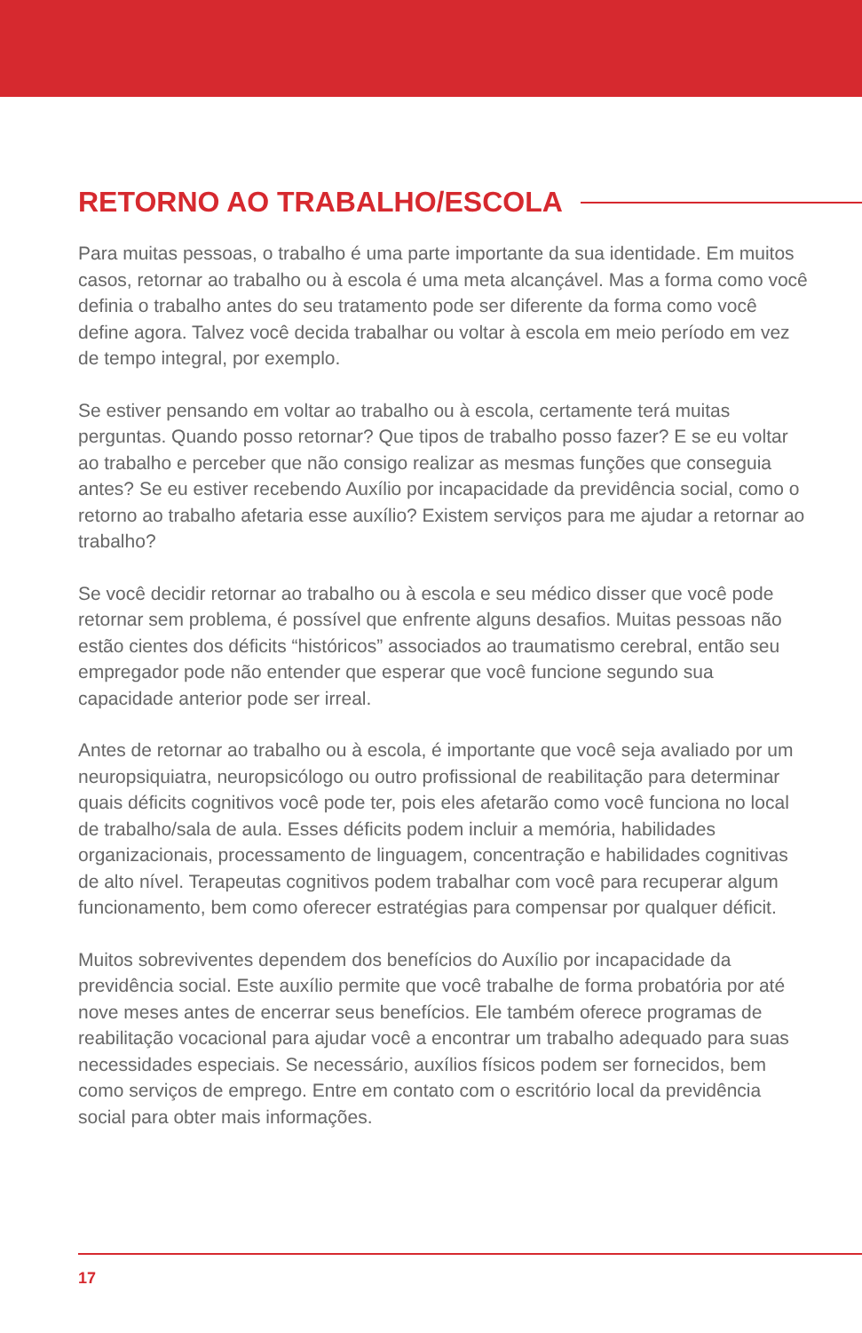RETORNO AO TRABALHO/ESCOLA
Para muitas pessoas, o trabalho é uma parte importante da sua identidade. Em muitos casos, retornar ao trabalho ou à escola é uma meta alcançável. Mas a forma como você definia o trabalho antes do seu tratamento pode ser diferente da forma como você define agora. Talvez você decida trabalhar ou voltar à escola em meio período em vez de tempo integral, por exemplo.
Se estiver pensando em voltar ao trabalho ou à escola, certamente terá muitas perguntas. Quando posso retornar? Que tipos de trabalho posso fazer? E se eu voltar ao trabalho e perceber que não consigo realizar as mesmas funções que conseguia antes? Se eu estiver recebendo Auxílio por incapacidade da previdência social, como o retorno ao trabalho afetaria esse auxílio? Existem serviços para me ajudar a retornar ao trabalho?
Se você decidir retornar ao trabalho ou à escola e seu médico disser que você pode retornar sem problema, é possível que enfrente alguns desafios. Muitas pessoas não estão cientes dos déficits “históricos” associados ao traumatismo cerebral, então seu empregador pode não entender que esperar que você funcione segundo sua capacidade anterior pode ser irreal.
Antes de retornar ao trabalho ou à escola, é importante que você seja avaliado por um neuropsiquiatra, neuropsicólogo ou outro profissional de reabilitação para determinar quais déficits cognitivos você pode ter, pois eles afetarão como você funciona no local de trabalho/sala de aula. Esses déficits podem incluir a memória, habilidades organizacionais, processamento de linguagem, concentração e habilidades cognitivas de alto nível. Terapeutas cognitivos podem trabalhar com você para recuperar algum funcionamento, bem como oferecer estratégias para compensar por qualquer déficit.
Muitos sobreviventes dependem dos benefícios do Auxílio por incapacidade da previdência social. Este auxílio permite que você trabalhe de forma probatória por até nove meses antes de encerrar seus benefícios. Ele também oferece programas de reabilitação vocacional para ajudar você a encontrar um trabalho adequado para suas necessidades especiais. Se necessário, auxílios físicos podem ser fornecidos, bem como serviços de emprego. Entre em contato com o escritório local da previdência social para obter mais informações.
17